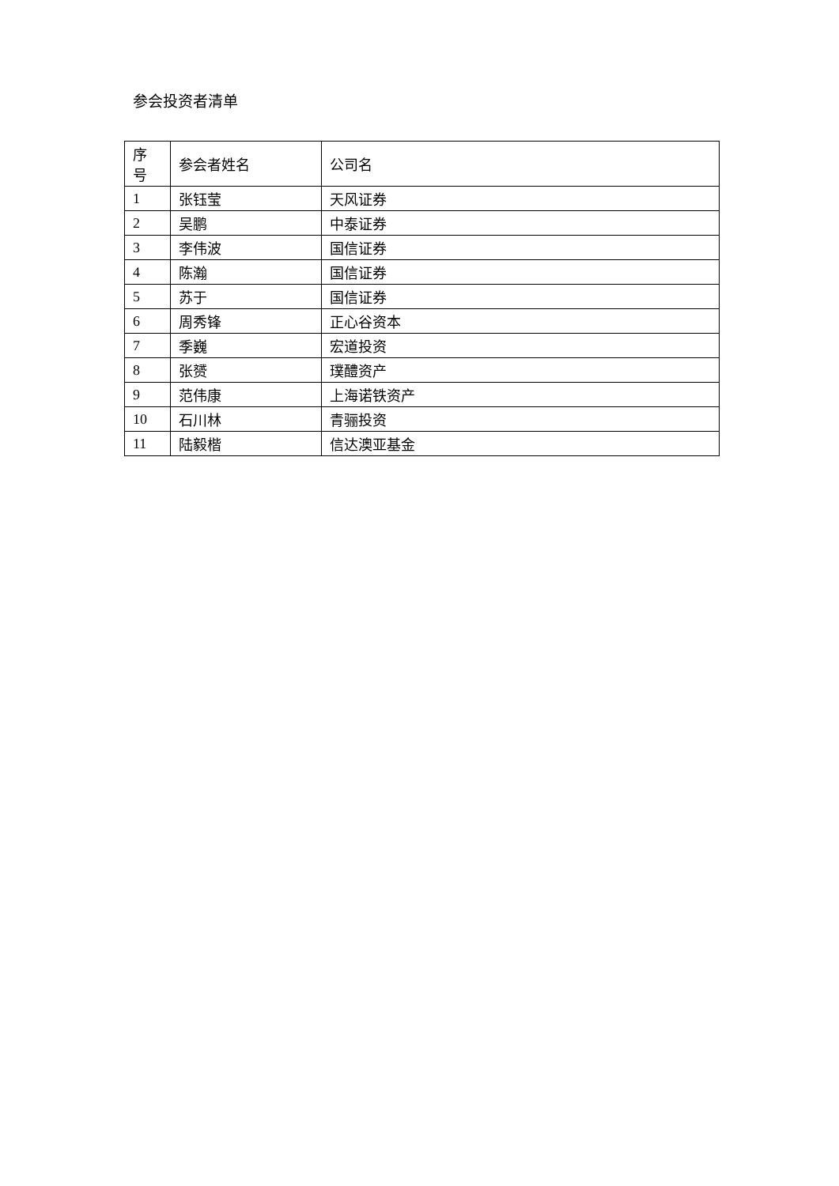参会投资者清单
| 序 号 | 参会者姓名 | 公司名 |
| --- | --- | --- |
| 1 | 张钰莹 | 天风证券 |
| 2 | 吴鹏 | 中泰证券 |
| 3 | 李伟波 | 国信证券 |
| 4 | 陈瀚 | 国信证券 |
| 5 | 苏于 | 国信证券 |
| 6 | 周秀锋 | 正心谷资本 |
| 7 | 季巍 | 宏道投资 |
| 8 | 张赟 | 璞醴资产 |
| 9 | 范伟康 | 上海诺铁资产 |
| 10 | 石川林 | 青骊投资 |
| 11 | 陆毅楷 | 信达澳亚基金 |